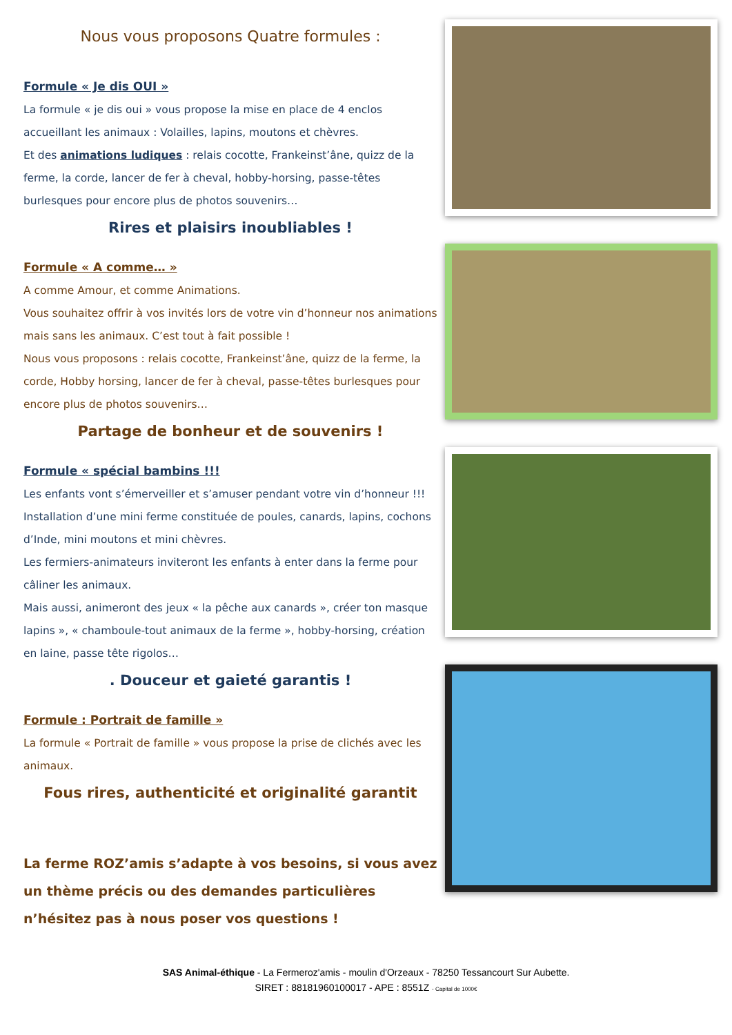Nous vous proposons Quatre formules :
Formule « Je dis OUI »
La formule « je dis oui » vous propose la mise en place de 4 enclos accueillant les animaux : Volailles, lapins, moutons et chèvres.
Et des animations ludiques : relais cocotte, Frankeinst’âne, quizz de la ferme, la corde, lancer de fer à cheval, hobby-horsing, passe-têtes burlesques pour encore plus de photos souvenirs…
Rires et plaisirs inoubliables !
Formule « A comme… »
A comme Amour, et comme Animations.
Vous souhaitez offrir à vos invités lors de votre vin d’honneur nos animations mais sans les animaux. C’est tout à fait possible !
Nous vous proposons : relais cocotte, Frankeinst’âne, quizz de la ferme, la corde, Hobby horsing, lancer de fer à cheval, passe-têtes burlesques pour encore plus de photos souvenirs…
Partage de bonheur et de souvenirs !
Formule « spécial bambins !!!
Les enfants vont s’émerveiller et s’amuser pendant votre vin d’honneur !!!
Installation d’une mini ferme constituée de poules, canards, lapins, cochons d’Inde, mini moutons et mini chèvres.
Les fermiers-animateurs inviteront les enfants à enter dans la ferme pour câliner les animaux.
Mais aussi, animeront des jeux « la pêche aux canards », créer ton masque lapins », « chamboule-tout animaux de la ferme », hobby-horsing, création en laine, passe tête rigolos…
. Douceur et gaieté garantis !
Formule : Portrait de famille »
La formule « Portrait de famille » vous propose la prise de clichés avec les animaux.
Fous rires, authenticité et originalité garantit
La ferme ROZ’amis s’adapte à vos besoins, si vous avez un thème précis ou des demandes particulières n’hésitez pas à nous poser vos questions !
SAS Animal-éthique - La Fermeroz'amis - moulin d'Orzeaux - 78250 Tessancourt Sur Aubette.
SIRET : 88181960100017 - APE : 8551Z - Capital de 1000€